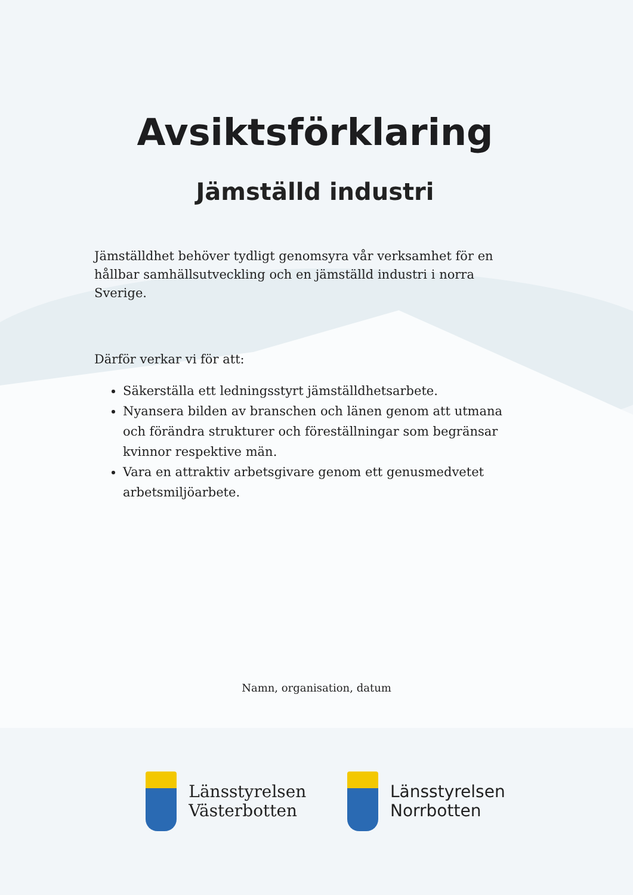Avsiktsförklaring
Jämställd industri
Jämställdhet behöver tydligt genomsyra vår verksamhet för en hållbar samhällsutveckling och en jämställd industri i norra Sverige.
Därför verkar vi för att:
Säkerställa ett ledningsstyrt jämställdhetsarbete.
Nyansera bilden av branschen och länen genom att utmana och förändra strukturer och föreställningar som begränsar kvinnor respektive män.
Vara en attraktiv arbetsgivare genom ett genusmedvetet arbetsmiljöarbete.
Namn, organisation, datum
Länsstyrelsen
Västerbotten
Länsstyrelsen
Norrbotten